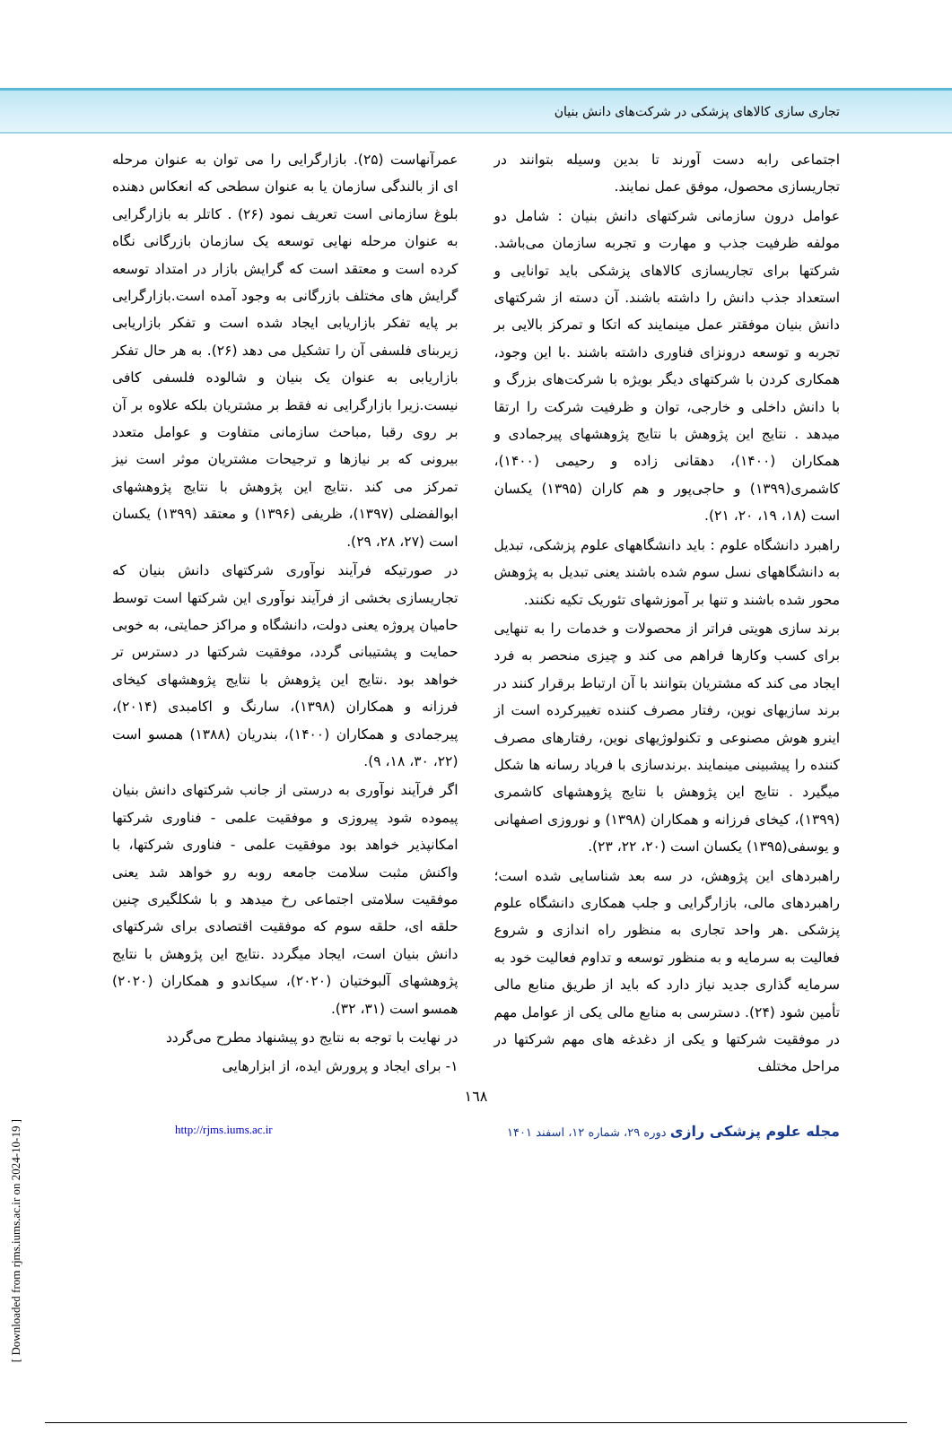تجاری سازی کالاهای پزشکی در شرکت‌های دانش بنیان
اجتماعی رابه دست آورند تا بدین وسیله بتوانند در تجاریسازی محصول، موفق عمل نمایند.
عوامل درون سازمانی شرکتهای دانش بنیان : شامل دو مولفه ظرفیت جذب و مهارت و تجربه سازمان می‌باشد. شرکتها برای تجاریسازی کالاهای پزشکی باید توانایی و استعداد جذب دانش را داشته باشند. آن دسته از شرکتهای دانش بنیان موفقتر عمل مینمایند که اتکا و تمرکز بالایی بر تجربه و توسعه درونزای فناوری داشته باشند .با این وجود، همکاری کردن با شرکتهای دیگر بویژه با شرکت‌های بزرگ و با دانش داخلی و خارجی، توان و ظرفیت شرکت را ارتقا میدهد . نتایج این پژوهش با نتایج پژوهشهای پیرجمادی و همکاران (۱۴۰۰)، دهقانی زاده و رحیمی (۱۴۰۰)، کاشمری(۱۳۹۹) و حاجی‌پور و هم کاران (۱۳۹۵) یکسان است (۱۸، ۱۹، ۲۰، ۲۱).
راهبرد دانشگاه علوم : باید دانشگاههای علوم پزشکی، تبدیل به دانشگاههای نسل سوم شده باشند یعنی تبدیل به پژوهش محور شده باشند و تنها بر آموزشهای تئوریک تکیه نکنند.
برند سازی هویتی فراتر از محصولات و خدمات را به تنهایی برای کسب وکارها فراهم می کند و چیزی منحصر به فرد ایجاد می کند که مشتریان بتوانند با آن ارتباط برقرار کنند در برند سازیهای نوین، رفتار مصرف کننده تغییرکرده است از اینرو هوش مصنوعی و تکنولوژیهای نوین، رفتارهای مصرف کننده را پیشبینی مینمایند .برندسازی با فریاد رسانه ها شکل میگیرد . نتایج این پژوهش با نتایج پژوهشهای کاشمری (۱۳۹۹)، کیخای فرزانه و همکاران (۱۳۹۸) و نوروزی اصفهانی و یوسفی(۱۳۹۵) یکسان است (۲۰، ۲۲، ۲۳).
راهبردهای این پژوهش، در سه بعد شناسایی شده است؛ راهبردهای مالی، بازارگرایی و جلب همکاری دانشگاه علوم پزشکی .هر واحد تجاری به منظور راه اندازی و شروع فعالیت به سرمایه و به منظور توسعه و تداوم فعالیت خود به سرمایه گذاری جدید نیاز دارد که باید از طریق منابع مالی تأمین شود (۲۴). دسترسی به منابع مالی یکی از عوامل مهم در موفقیت شرکتها و یکی از دغدغه های مهم شرکتها در مراحل مختلف
عمرآنهاست (۲۵). بازارگرایی را می توان به عنوان مرحله ای از بالندگی سازمان یا به عنوان سطحی که انعکاس دهنده بلوغ سازمانی است تعریف نمود (۲۶) . کاتلر به بازارگرایی به عنوان مرحله نهایی توسعه یک سازمان بازرگانی نگاه کرده است و معتقد است که گرایش بازار در امتداد توسعه گرایش های مختلف بازرگانی به وجود آمده است.بازارگرایی بر پایه تفکر بازاریابی ایجاد شده است و تفکر بازاریابی زیربنای فلسفی آن را تشکیل می دهد (۲۶). به هر حال تفکر بازاریابی به عنوان یک بنیان و شالوده فلسفی کافی نیست.زیرا بازارگرایی نه فقط بر مشتریان بلکه علاوه بر آن بر روی رقبا ,مباحث سازمانی متفاوت و عوامل متعدد بیرونی که بر نیازها و ترجیحات مشتریان موثر است نیز تمرکز می کند .نتایج این پژوهش با نتایج پژوهشهای ابوالفضلی (۱۳۹۷)، ظریفی (۱۳۹۶) و معتقد (۱۳۹۹) یکسان است (۲۷، ۲۸، ۲۹).
در صورتیکه فرآیند نوآوری شرکتهای دانش بنیان که تجاریسازی بخشی از فرآیند نوآوری این شرکتها است توسط حامیان پروژه یعنی دولت، دانشگاه و مراکز حمایتی، به خوبی حمایت و پشتیبانی گردد، موفقیت شرکتها در دسترس تر خواهد بود .نتایج این پژوهش با نتایج پژوهشهای کیخای فرزانه و همکاران (۱۳۹۸)، سارنگ و اکامبدی (۲۰۱۴)، پیرجمادی و همکاران (۱۴۰۰)، بندریان (۱۳۸۸) همسو است (۲۲، ۳۰، ۱۸، ۹).
اگر فرآیند نوآوری به درستی از جانب شرکتهای دانش بنیان پیموده شود پیروزی و موفقیت علمی - فناوری شرکتها امکانپذیر خواهد بود موفقیت علمی - فناوری شرکتها، با واکنش مثبت سلامت جامعه روبه رو خواهد شد یعنی موفقیت سلامتی اجتماعی رخ میدهد و با شکلگیری چنین حلقه ای، حلقه سوم که موفقیت اقتصادی برای شرکتهای دانش بنیان است، ایجاد میگردد .نتایج این پژوهش با نتایج پژوهشهای آلبوختیان (۲۰۲۰)، سیکاندو و همکاران (۲۰۲۰) همسو است (۳۱، ۳۲).
در نهایت با توجه به نتایج دو پیشنهاد مطرح می‌گردد
۱- برای ایجاد و پرورش ایده، از ابزارهایی
۱٦۸
مجله علوم پزشکی رازی دوره ۲۹، شماره ۱۲، اسفند ۱۴۰۱ http://rjms.iums.ac.ir
[ Downloaded from rjms.iums.ac.ir on 2024-10-19 ]